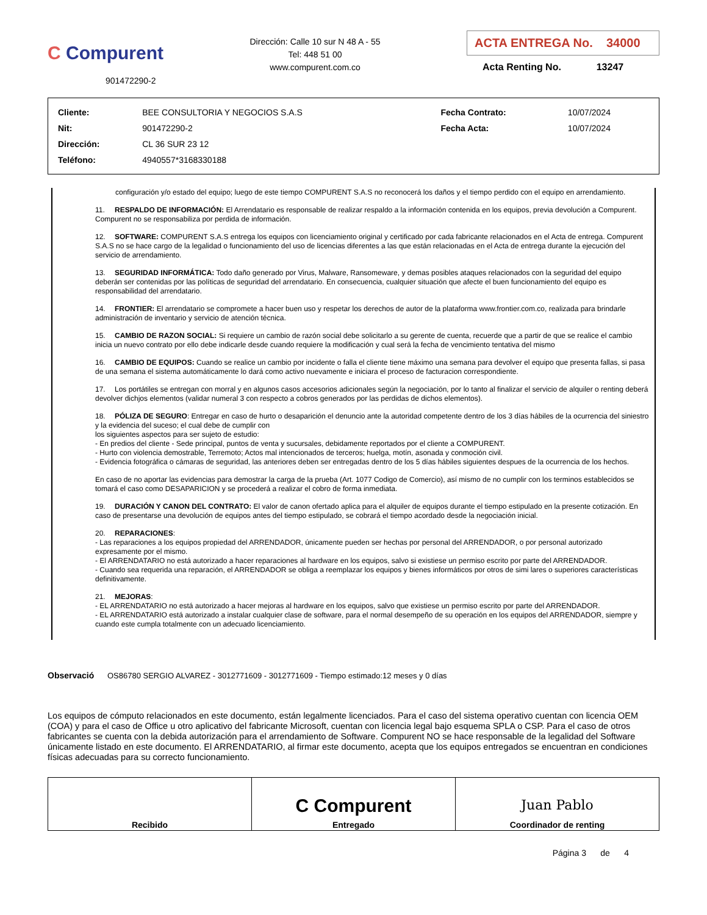C Compurent
901472290-2
Dirección: Calle 10 sur N 48 A - 55
Tel: 448 51 00
www.compurent.com.co
ACTA ENTREGA No. 34000
Acta Renting No. 13247
| Cliente: | BEE CONSULTORIA Y NEGOCIOS S.A.S | Fecha Contrato: | 10/07/2024 |
| Nit: | 901472290-2 | Fecha Acta: | 10/07/2024 |
| Dirección: | CL 36 SUR 23 12 | | |
| Teléfono: | 4940557*3168330188 | | |
configuración y/o estado del equipo; luego de este tiempo COMPURENT S.A.S no reconocerá los daños y el tiempo perdido con el equipo en arrendamiento.
11. RESPALDO DE INFORMACIÓN: El Arrendatario es responsable de realizar respaldo a la información contenida en los equipos, previa devolución a Compurent. Compurent no se responsabiliza por perdida de información.
12. SOFTWARE: COMPURENT S.A.S entrega los equipos con licenciamiento original y certificado por cada fabricante relacionados en el Acta de entrega. Compurent S.A.S no se hace cargo de la legalidad o funcionamiento del uso de licencias diferentes a las que están relacionadas en el Acta de entrega durante la ejecución del servicio de arrendamiento.
13. SEGURIDAD INFORMÁTICA: Todo daño generado por Virus, Malware, Ransomeware, y demas posibles ataques relacionados con la seguridad del equipo deberán ser contenidas por las políticas de seguridad del arrendatario. En consecuencia, cualquier situación que afecte el buen funcionamiento del equipo es responsabilidad del arrendatario.
14. FRONTIER: El arrendatario se compromete a hacer buen uso y respetar los derechos de autor de la plataforma www.frontier.com.co, realizada para brindarle administración de inventario y servicio de atención técnica.
15. CAMBIO DE RAZON SOCIAL: Si requiere un cambio de razón social debe solicitarlo a su gerente de cuenta, recuerde que a partir de que se realice el cambio inicia un nuevo contrato por ello debe indicarle desde cuando requiere la modificación y cual será la fecha de vencimiento tentativa del mismo
16. CAMBIO DE EQUIPOS: Cuando se realice un cambio por incidente o falla el cliente tiene máximo una semana para devolver el equipo que presenta fallas, si pasa de una semana el sistema automáticamente lo dará como activo nuevamente e iniciara el proceso de facturacion correspondiente.
17. Los portátiles se entregan con morral y en algunos casos accesorios adicionales según la negociación, por lo tanto al finalizar el servicio de alquiler o renting deberá devolver dichjos elementos (validar numeral 3 con respecto a cobros generados por las perdidas de dichos elementos).
18. PÓLIZA DE SEGURO: Entregar en caso de hurto o desaparición el denuncio ante la autoridad competente dentro de los 3 días hábiles de la ocurrencia del siniestro y la evidencia del suceso; el cual debe de cumplir con
los siguientes aspectos para ser sujeto de estudio:
- En predios del cliente - Sede principal, puntos de venta y sucursales, debidamente reportados por el cliente a COMPURENT.
- Hurto con violencia demostrable, Terremoto; Actos mal intencionados de terceros; huelga, motín, asonada y conmoción civil.
- Evidencia fotográfica o cámaras de seguridad, las anteriores deben ser entregadas dentro de los 5 días hábiles siguientes despues de la ocurrencia de los hechos.
En caso de no aportar las evidencias para demostrar la carga de la prueba (Art. 1077 Codigo de Comercio), así mismo de no cumplir con los terminos establecidos se tomará el caso como DESAPARICION y se procederá a realizar el cobro de forma inmediata.
19. DURACIÓN Y CANON DEL CONTRATO: El valor de canon ofertado aplica para el alquiler de equipos durante el tiempo estipulado en la presente cotización. En caso de presentarse una devolución de equipos antes del tiempo estipulado, se cobrará el tiempo acordado desde la negociación inicial.
20. REPARACIONES:
- Las reparaciones a los equipos propiedad del ARRENDADOR, únicamente pueden ser hechas por personal del ARRENDADOR, o por personal autorizado expresamente por el mismo.
- El ARRENDATARIO no está autorizado a hacer reparaciones al hardware en los equipos, salvo si existiese un permiso escrito por parte del ARRENDADOR.
- Cuando sea requerida una reparación, el ARRENDADOR se obliga a reemplazar los equipos y bienes informáticos por otros de simi lares o superiores características definitivamente.
21. MEJORAS:
- EL ARRENDATARIO no está autorizado a hacer mejoras al hardware en los equipos, salvo que existiese un permiso escrito por parte del ARRENDADOR.
- EL ARRENDATARIO está autorizado a instalar cualquier clase de software, para el normal desempeño de su operación en los equipos del ARRENDADOR, siempre y cuando este cumpla totalmente con un adecuado licenciamiento.
Observació OS86780 SERGIO ALVAREZ - 3012771609 - 3012771609 - Tiempo estimado:12 meses y 0 días
Los equipos de cómputo relacionados en este documento, están legalmente licenciados. Para el caso del sistema operativo cuentan con licencia OEM (COA) y para el caso de Office u otro aplicativo del fabricante Microsoft, cuentan con licencia legal bajo esquema SPLA o CSP. Para el caso de otros fabricantes se cuenta con la debida autorización para el arrendamiento de Software. Compurent NO se hace responsable de la legalidad del Software únicamente listado en este documento. El ARRENDATARIO, al firmar este documento, acepta que los equipos entregados se encuentran en condiciones físicas adecuadas para su correcto funcionamiento.
| Recibido | C Compurent Entregado | Juan Pablo Coordinador de renting |
Página 3 de 4